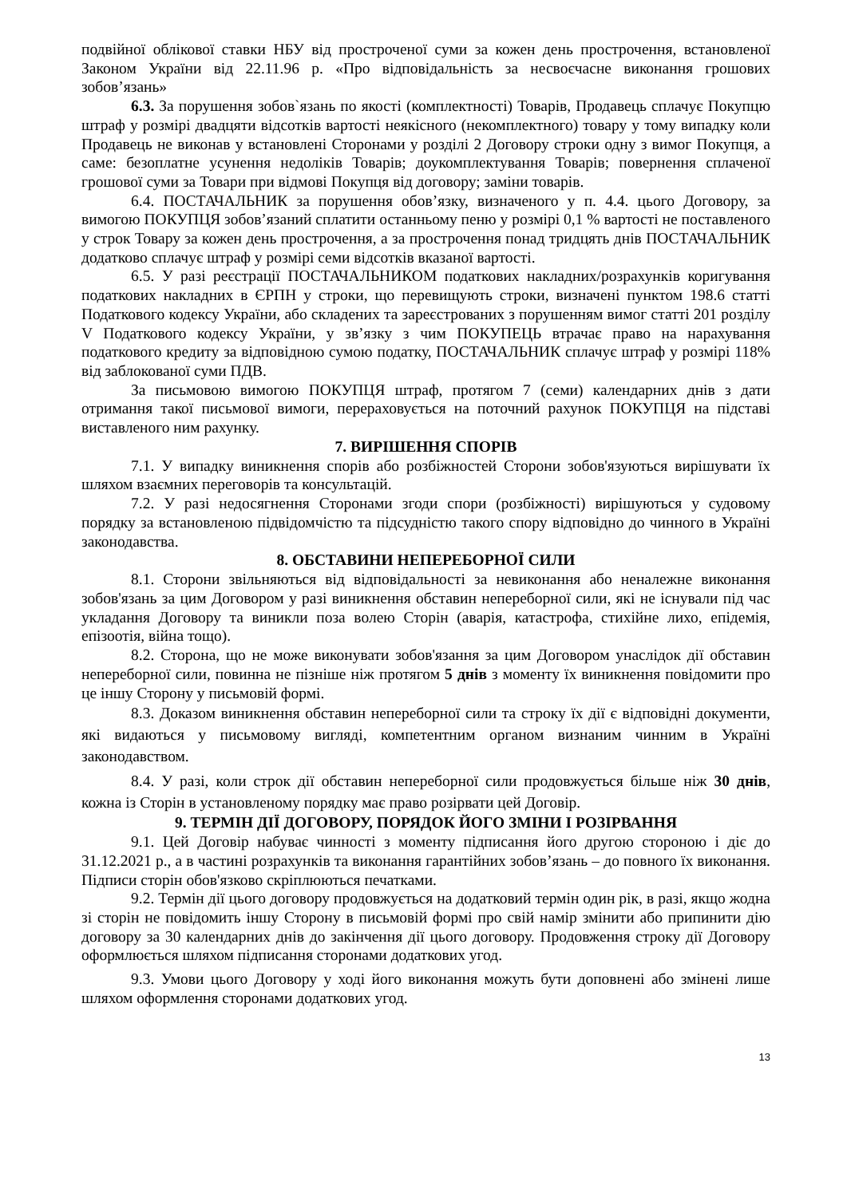подвійної облікової ставки НБУ від простроченої суми за кожен день прострочення, встановленої Законом України від 22.11.96 р. «Про відповідальність за несвоєчасне виконання грошових зобов’язань»
6.3. За порушення зобов`язань по якості (комплектності) Товарів, Продавець сплачує Покупцю штраф у розмірі двадцяти відсотків вартості неякісного (некомплектного) товару у тому випадку коли Продавець не виконав у встановлені Сторонами у розділі 2 Договору строки одну з вимог Покупця, а саме: безоплатне усунення недоліків Товарів; доукомплектування Товарів; повернення сплаченої грошової суми за Товари при відмові Покупця від договору; заміни товарів.
6.4. ПОСТАЧАЛЬНИК за порушення обов’язку, визначеного у п. 4.4. цього Договору, за вимогою ПОКУПЦЯ зобов’язаний сплатити останньому пеню у розмірі 0,1 % вартості не поставленого у строк Товару за кожен день прострочення, а за прострочення понад тридцять днів ПОСТАЧАЛЬНИК додатково сплачує штраф у розмірі семи відсотків вказаної вартості.
6.5. У разі реєстрації ПОСТАЧАЛЬНИКОМ податкових накладних/розрахунків коригування податкових накладних в ЄРПН у строки, що перевищують строки, визначені пунктом 198.6 статті Податкового кодексу України, або складених та зареєстрованих з порушенням вимог статті 201 розділу V Податкового кодексу України, у зв’язку з чим ПОКУПЕЦЬ втрачає право на нарахування податкового кредиту за відповідною сумою податку, ПОСТАЧАЛЬНИК сплачує штраф у розмірі 118% від заблокованої суми ПДВ.
За письмовою вимогою ПОКУПЦЯ штраф, протягом 7 (семи) календарних днів з дати отримання такої письмової вимоги, перераховується на поточний рахунок ПОКУПЦЯ на підставі виставленого ним рахунку.
7. ВИРІШЕННЯ СПОРІВ
7.1. У випадку виникнення спорів або розбіжностей Сторони зобов'язуються вирішувати їх шляхом взаємних переговорів та консультацій.
7.2. У разі недосягнення Сторонами згоди спори (розбіжності) вирішуються у судовому порядку за встановленою підвідомчістю та підсудністю такого спору відповідно до чинного в Україні законодавства.
8. ОБСТАВИНИ НЕПЕРЕБОРНОЇ СИЛИ
8.1. Сторони звільняються від відповідальності за невиконання або неналежне виконання зобов'язань за цим Договором у разі виникнення обставин непереборної сили, які не існували під час укладання Договору та виникли поза волею Сторін (аварія, катастрофа, стихійне лихо, епідемія, епізоотія, війна тощо).
8.2. Сторона, що не може виконувати зобов'язання за цим Договором унаслідок дії обставин непереборної сили, повинна не пізніше ніж протягом 5 днів з моменту їх виникнення повідомити про це іншу Сторону у письмовій формі.
8.3. Доказом виникнення обставин непереборної сили та строку їх дії є відповідні документи, які видаються у письмовому вигляді, компетентним органом визнаним чинним в Україні законодавством.
8.4. У разі, коли строк дії обставин непереборної сили продовжується більше ніж 30 днів, кожна із Сторін в установленому порядку має право розірвати цей Договір.
9. ТЕРМІН ДІЇ ДОГОВОРУ, ПОРЯДОК ЙОГО ЗМІНИ І РОЗІРВАННЯ
9.1. Цей Договір набуває чинності з моменту підписання його другою стороною і діє до 31.12.2021 р., а в частині розрахунків та виконання гарантійних зобов’язань – до повного їх виконання. Підписи сторін обов'язково скріплюються печатками.
9.2. Термін дії цього договору продовжується на додатковий термін один рік, в разі, якщо жодна зі сторін не повідомить іншу Сторону в письмовій формі про свій намір змінити або припинити дію договору за 30 календарних днів до закінчення дії цього договору. Продовження строку дії Договору оформлюється шляхом підписання сторонами додаткових угод.
9.3. Умови цього Договору у ході його виконання можуть бути доповнені або змінені лише шляхом оформлення сторонами додаткових угод.
13